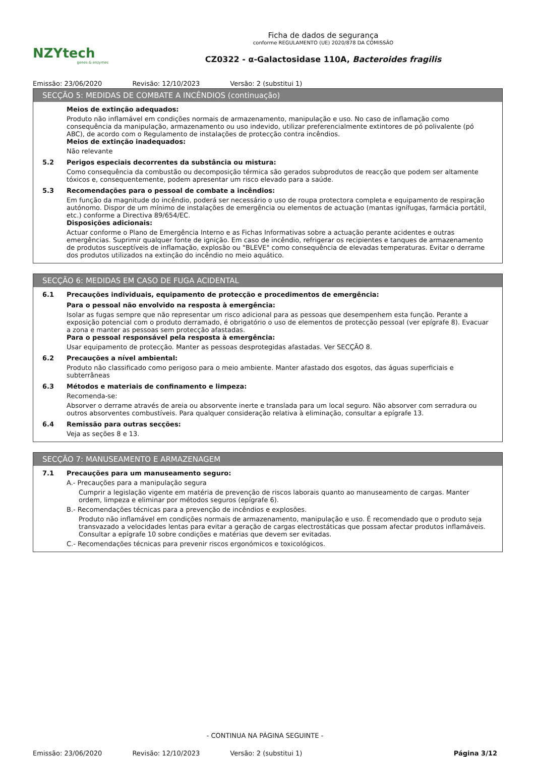NZYtech
genes & enzymes
Ficha de dados de segurança
conforme REGULAMENTO (UE) 2020/878 DA COMISSÃO
CZ0322 - α-Galactosidase 110A, Bacteroides fragilis
Emissão: 23/06/2020 Revisão: 12/10/2023 Versão: 2 (substitui 1)
SECÇÃO 5: MEDIDAS DE COMBATE A INCÊNDIOS (continuação)
Meios de extinção adequados:
Produto não inflamável em condições normais de armazenamento, manipulação e uso. No caso de inflamação como consequência da manipulação, armazenamento ou uso indevido, utilizar preferencialmente extintores de pó polivalente (pó ABC), de acordo com o Regulamento de instalações de protecção contra incêndios.
Meios de extinção inadequados:
Não relevante
5.2 Perigos especiais decorrentes da substância ou mistura:
Como consequência da combustão ou decomposição térmica são gerados subprodutos de reacção que podem ser altamente tóxicos e, consequentemente, podem apresentar um risco elevado para a saúde.
5.3 Recomendações para o pessoal de combate a incêndios:
Em função da magnitude do incêndio, poderá ser necessário o uso de roupa protectora completa e equipamento de respiração autónomo. Dispor de um mínimo de instalações de emergência ou elementos de actuação (mantas ignífugas, farmácia portátil, etc.) conforme a Directiva 89/654/EC.
Disposições adicionais:
Actuar conforme o Plano de Emergência Interno e as Fichas Informativas sobre a actuação perante acidentes e outras emergências. Suprimir qualquer fonte de ignição. Em caso de incêndio, refrigerar os recipientes e tanques de armazenamento de produtos susceptíveis de inflamação, explosão ou "BLEVE" como consequência de elevadas temperaturas. Evitar o derrame dos produtos utilizados na extinção do incêndio no meio aquático.
SECÇÃO 6: MEDIDAS EM CASO DE FUGA ACIDENTAL
6.1 Precauções individuais, equipamento de protecção e procedimentos de emergência:
Para o pessoal não envolvido na resposta à emergência:
Isolar as fugas sempre que não representar um risco adicional para as pessoas que desempenhem esta função. Perante a exposição potencial com o produto derramado, é obrigatório o uso de elementos de protecção pessoal (ver epígrafe 8). Evacuar a zona e manter as pessoas sem protecção afastadas.
Para o pessoal responsável pela resposta à emergência:
Usar equipamento de protecção. Manter as pessoas desprotegidas afastadas. Ver SECÇÃO 8.
6.2 Precauções a nível ambiental:
Produto não classificado como perigoso para o meio ambiente. Manter afastado dos esgotos, das águas superficiais e subterrâneas
6.3 Métodos e materiais de confinamento e limpeza:
Recomenda-se:
Absorver o derrame através de areia ou absorvente inerte e translada para um local seguro. Não absorver com serradura ou outros absorventes combustíveis. Para qualquer consideração relativa à eliminação, consultar a epígrafe 13.
6.4 Remissão para outras secções:
Veja as seções 8 e 13.
SECÇÃO 7: MANUSEAMENTO E ARMAZENAGEM
7.1 Precauções para um manuseamento seguro:
A.- Precauções para a manipulação segura
Cumprir a legislação vigente em matéria de prevenção de riscos laborais quanto ao manuseamento de cargas. Manter ordem, limpeza e eliminar por métodos seguros (epígrafe 6).
B.- Recomendações técnicas para a prevenção de incêndios e explosões.
Produto não inflamável em condições normais de armazenamento, manipulação e uso. É recomendado que o produto seja transvazado a velocidades lentas para evitar a geração de cargas electrostáticas que possam afectar produtos inflamáveis. Consultar a epígrafe 10 sobre condições e matérias que devem ser evitadas.
C.- Recomendações técnicas para prevenir riscos ergonómicos e toxicológicos.
- CONTINUA NA PÁGINA SEGUINTE -
Emissão: 23/06/2020 Revisão: 12/10/2023 Versão: 2 (substitui 1) Página 3/12